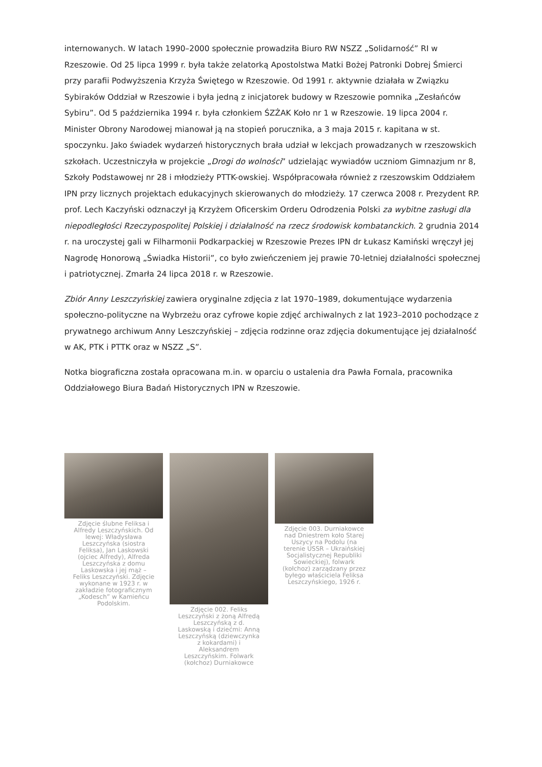internowanych. W latach 1990–2000 społecznie prowadziła Biuro RW NSZZ „Solidarność” RI w Rzeszowie. Od 25 lipca 1999 r. była także zelatorką Apostolstwa Matki Bożej Patronki Dobrej Śmierci przy parafii Podwyższenia Krzyża Świętego w Rzeszowie. Od 1991 r. aktywnie działała w Związku Sybiraków Oddział w Rzeszowie i była jedną z inicjatorek budowy w Rzeszowie pomnika „Zesłańców Sybiru”. Od 5 października 1994 r. była członkiem ŚZŻAK Koło nr 1 w Rzeszowie. 19 lipca 2004 r. Minister Obrony Narodowej mianował ją na stopień porucznika, a 3 maja 2015 r. kapitana w st. spoczynku. Jako świadek wydarzeń historycznych brała udział w lekcjach prowadzanych w rzeszowskich szkołach. Uczestniczyła w projekcie „Drogi do wolności” udzielając wywiadów uczniom Gimnazjum nr 8, Szkoły Podstawowej nr 28 i młodzieży PTTK-owskiej. Współpracowała również z rzeszowskim Oddziałem IPN przy licznych projektach edukacyjnych skierowanych do młodzieży. 17 czerwca 2008 r. Prezydent RP. prof. Lech Kaczyński odznaczył ją Krzyżem Oficerskim Orderu Odrodzenia Polski za wybitne zasługi dla niepodległości Rzeczypospolitej Polskiej i działalność na rzecz środowisk kombatanckich. 2 grudnia 2014 r. na uroczystej gali w Filharmonii Podkarpackiej w Rzeszowie Prezes IPN dr Łukasz Kamiński wręczył jej Nagrodę Honorową „Świadka Historii”, co było zwieńczeniem jej prawie 70-letniej działalności społecznej i patriotycznej. Zmarła 24 lipca 2018 r. w Rzeszowie.
Zbiór Anny Leszczyńskiej zawiera oryginalne zdjęcia z lat 1970–1989, dokumentujące wydarzenia społeczno-polityczne na Wybrzeżu oraz cyfrowe kopie zdjęć archiwalnych z lat 1923–2010 pochodzące z prywatnego archiwum Anny Leszczyńskiej – zdjęcia rodzinne oraz zdjęcia dokumentujące jej działalność w AK, PTK i PTTK oraz w NSZZ „S”.
Notka biograficzna została opracowana m.in. w oparciu o ustalenia dra Pawła Fornala, pracownika Oddziałowego Biura Badań Historycznych IPN w Rzeszowie.
Zdjęcie ślubne Feliksa i Alfredy Leszczyńskich. Od lewej: Władysława Leszczyńska (siostra Feliksa), Jan Laskowski (ojciec Alfredy), Alfreda Leszczyńska z domu Laskowska i jej mąż – Feliks Leszczyński. Zdjęcie wykonane w 1923 r. w zakładzie fotograficznym „Kodesch” w Kamieńcu Podolskim.
Zdjęcie 002. Feliks Leszczyński z żoną Alfredą Leszczyńską z d. Laskowską i dziećmi: Anną Leszczyńską (dziewczynka z kokardami) i Aleksandrem Leszczyńskim. Folwark (kołchoz) Durniakowce
Zdjęcie 003. Durniakowce nad Dniestrem koło Starej Uszycy na Podolu (na terenie USSR – Ukraińskiej Socjalistycznej Republiki Sowieckiej), folwark (kołchoz) zarządzany przez byłego właściciela Feliksa Leszczyńskiego, 1926 r.